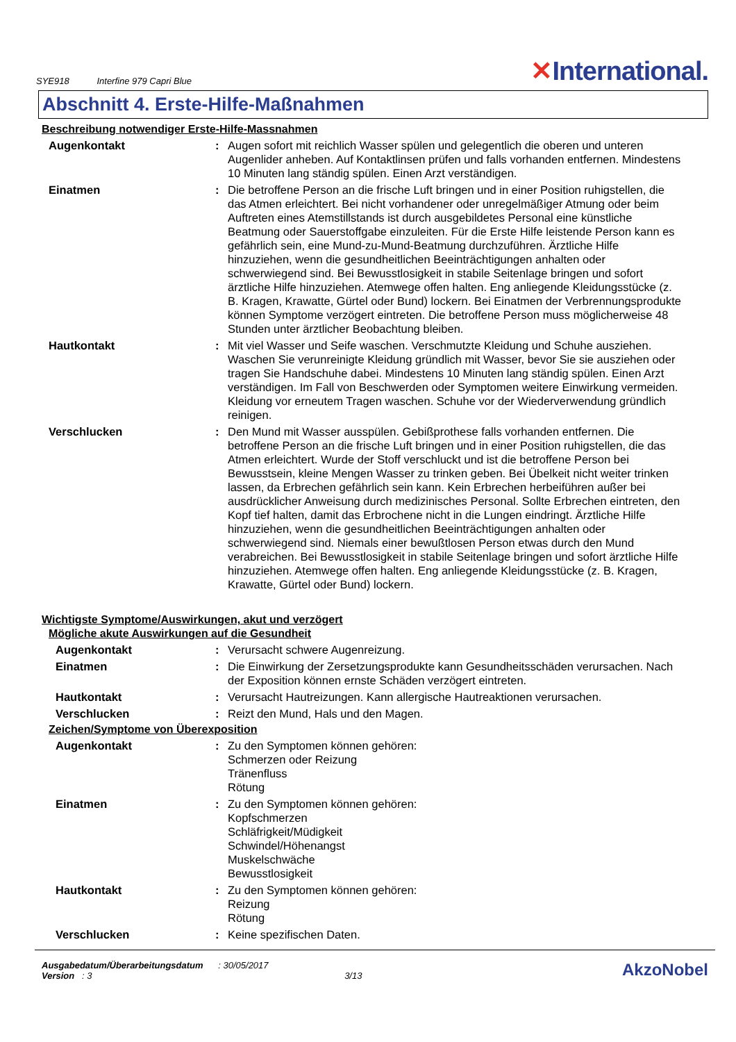SYE918 Interfine 979 Capri Blue
✕International.
Abschnitt 4. Erste-Hilfe-Maßnahmen
Beschreibung notwendiger Erste-Hilfe-Massnahmen
| Augenkontakt | : | Augen sofort mit reichlich Wasser spülen und gelegentlich die oberen und unteren Augenlider anheben. Auf Kontaktlinsen prüfen und falls vorhanden entfernen. Mindestens 10 Minuten lang ständig spülen. Einen Arzt verständigen. |
| Einatmen | : | Die betroffene Person an die frische Luft bringen und in einer Position ruhigstellen, die das Atmen erleichtert. Bei nicht vorhandener oder unregelmäßiger Atmung oder beim Auftreten eines Atemstillstands ist durch ausgebildetes Personal eine künstliche Beatmung oder Sauerstoffgabe einzuleiten. Für die Erste Hilfe leistende Person kann es gefährlich sein, eine Mund-zu-Mund-Beatmung durchzuführen. Ärztliche Hilfe hinzuziehen, wenn die gesundheitlichen Beeinträchtigungen anhalten oder schwerwiegend sind. Bei Bewusstlosigkeit in stabile Seitenlage bringen und sofort ärztliche Hilfe hinzuziehen. Atemwege offen halten. Eng anliegende Kleidungsstücke (z. B. Kragen, Krawatte, Gürtel oder Bund) lockern. Bei Einatmen der Verbrennungsprodukte können Symptome verzögert eintreten. Die betroffene Person muss möglicherweise 48 Stunden unter ärztlicher Beobachtung bleiben. |
| Hautkontakt | : | Mit viel Wasser und Seife waschen. Verschmutzte Kleidung und Schuhe ausziehen. Waschen Sie verunreinigte Kleidung gründlich mit Wasser, bevor Sie sie ausziehen oder tragen Sie Handschuhe dabei. Mindestens 10 Minuten lang ständig spülen. Einen Arzt verständigen. Im Fall von Beschwerden oder Symptomen weitere Einwirkung vermeiden. Kleidung vor erneutem Tragen waschen. Schuhe vor der Wiederverwendung gründlich reinigen. |
| Verschlucken | : | Den Mund mit Wasser ausspülen. Gebißprothese falls vorhanden entfernen. Die betroffene Person an die frische Luft bringen und in einer Position ruhigstellen, die das Atmen erleichtert. Wurde der Stoff verschluckt und ist die betroffene Person bei Bewusstsein, kleine Mengen Wasser zu trinken geben. Bei Übelkeit nicht weiter trinken lassen, da Erbrechen gefährlich sein kann. Kein Erbrechen herbeiführen außer bei ausdrücklicher Anweisung durch medizinisches Personal. Sollte Erbrechen eintreten, den Kopf tief halten, damit das Erbrochene nicht in die Lungen eindringt. Ärztliche Hilfe hinzuziehen, wenn die gesundheitlichen Beeinträchtigungen anhalten oder schwerwiegend sind. Niemals einer bewußtlosen Person etwas durch den Mund verabreichen. Bei Bewusstlosigkeit in stabile Seitenlage bringen und sofort ärztliche Hilfe hinzuziehen. Atemwege offen halten. Eng anliegende Kleidungsstücke (z. B. Kragen, Krawatte, Gürtel oder Bund) lockern. |
Wichtigste Symptome/Auswirkungen, akut und verzögert
Mögliche akute Auswirkungen auf die Gesundheit
| Augenkontakt | : | Verursacht schwere Augenreizung. |
| Einatmen | : | Die Einwirkung der Zersetzungsprodukte kann Gesundheitsschäden verursachen. Nach der Exposition können ernste Schäden verzögert eintreten. |
| Hautkontakt | : | Verursacht Hautreizungen. Kann allergische Hautreaktionen verursachen. |
| Verschlucken | : | Reizt den Mund, Hals und den Magen. |
Zeichen/Symptome von Überexposition
| Augenkontakt | : | Zu den Symptomen können gehören: Schmerzen oder Reizung Tränenfluss Rötung |
| Einatmen | : | Zu den Symptomen können gehören: Kopfschmerzen Schläfrigkeit/Müdigkeit Schwindel/Höhenangst Muskelschwäche Bewusstlosigkeit |
| Hautkontakt | : | Zu den Symptomen können gehören: Reizung Rötung |
| Verschlucken | : | Keine spezifischen Daten. |
Ausgabedatum/Überarbeitungsdatum : 30/05/2017
Version : 3 3/13
AkzoNobel